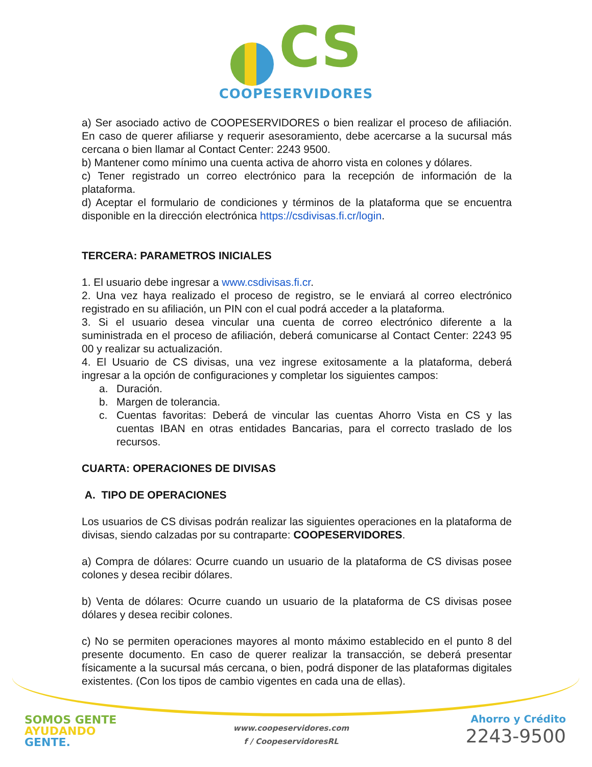CS
COOPESERVIDORES
a) Ser asociado activo de COOPESERVIDORES o bien realizar el proceso de afiliación. En caso de querer afiliarse y requerir asesoramiento, debe acercarse a la sucursal más cercana o bien llamar al Contact Center: 2243 9500.
b) Mantener como mínimo una cuenta activa de ahorro vista en colones y dólares.
c) Tener registrado un correo electrónico para la recepción de información de la plataforma.
d) Aceptar el formulario de condiciones y términos de la plataforma que se encuentra disponible en la dirección electrónica https://csdivisas.fi.cr/login.
TERCERA: PARAMETROS INICIALES
1. El usuario debe ingresar a www.csdivisas.fi.cr.
2. Una vez haya realizado el proceso de registro, se le enviará al correo electrónico registrado en su afiliación, un PIN con el cual podrá acceder a la plataforma.
3. Si el usuario desea vincular una cuenta de correo electrónico diferente a la suministrada en el proceso de afiliación, deberá comunicarse al Contact Center: 2243 95 00 y realizar su actualización.
4. El Usuario de CS divisas, una vez ingrese exitosamente a la plataforma, deberá ingresar a la opción de configuraciones y completar los siguientes campos:
a. Duración.
b. Margen de tolerancia.
c. Cuentas favoritas: Deberá de vincular las cuentas Ahorro Vista en CS y las cuentas IBAN en otras entidades Bancarias, para el correcto traslado de los recursos.
CUARTA: OPERACIONES DE DIVISAS
A. TIPO DE OPERACIONES
Los usuarios de CS divisas podrán realizar las siguientes operaciones en la plataforma de divisas, siendo calzadas por su contraparte: COOPESERVIDORES.
a) Compra de dólares: Ocurre cuando un usuario de la plataforma de CS divisas posee colones y desea recibir dólares.
b) Venta de dólares: Ocurre cuando un usuario de la plataforma de CS divisas posee dólares y desea recibir colones.
c) No se permiten operaciones mayores al monto máximo establecido en el punto 8 del presente documento. En caso de querer realizar la transacción, se deberá presentar físicamente a la sucursal más cercana, o bien, podrá disponer de las plataformas digitales existentes. (Con los tipos de cambio vigentes en cada una de ellas).
SOMOS GENTE
AYUDANDO
GENTE.
www.coopeservidores.com
f / CoopeservidoresRL
Ahorro y Crédito
2243-9500